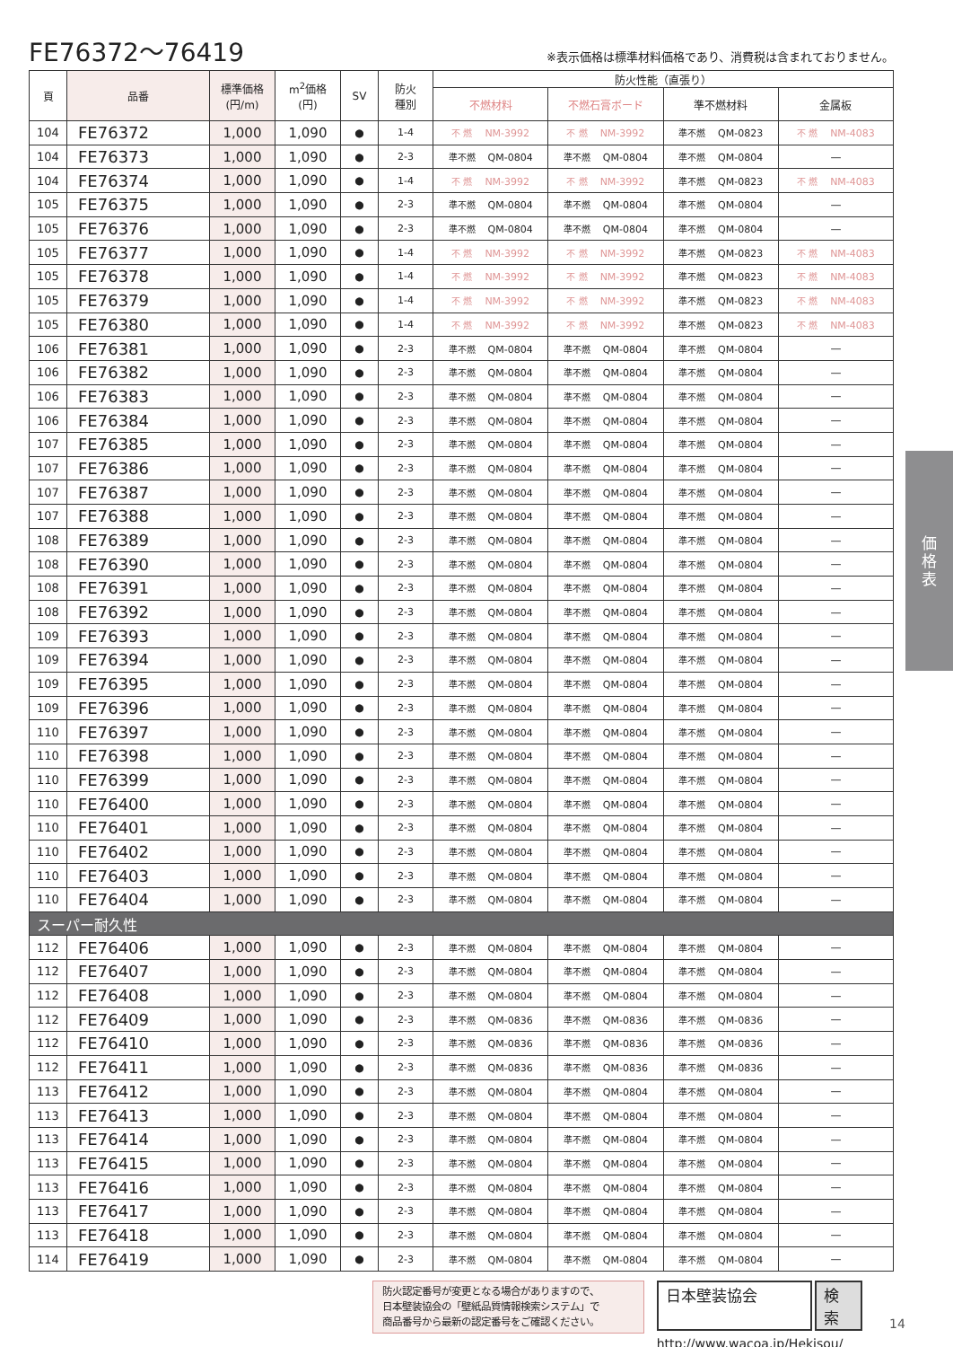FE76372～76419
※表示価格は標準材料価格であり、消費税は含まれておりません。
| 頁 | 品番 | 標準価格 (円/m) | m<sup>2</sup>価格 (円) | SV | 防火 種別 | 防火性能（直張り） | | | |
| --- | --- | --- | --- | --- | --- | --- | --- | --- | --- |
| | | | | | | 不燃材料 | 不燃石膏ボード | 準不燃材料 | 金属板 |
| 104 | FE76372 | 1,000 | 1,090 | ● | 1-4 | 不 燃 NM-3992 | 不 燃 NM-3992 | 準不燃 QM-0823 | 不 燃 NM-4083 |
| 104 | FE76373 | 1,000 | 1,090 | ● | 2-3 | 準不燃 QM-0804 | 準不燃 QM-0804 | 準不燃 QM-0804 | — |
| 104 | FE76374 | 1,000 | 1,090 | ● | 1-4 | 不 燃 NM-3992 | 不 燃 NM-3992 | 準不燃 QM-0823 | 不 燃 NM-4083 |
| 105 | FE76375 | 1,000 | 1,090 | ● | 2-3 | 準不燃 QM-0804 | 準不燃 QM-0804 | 準不燃 QM-0804 | — |
| 105 | FE76376 | 1,000 | 1,090 | ● | 2-3 | 準不燃 QM-0804 | 準不燃 QM-0804 | 準不燃 QM-0804 | — |
| 105 | FE76377 | 1,000 | 1,090 | ● | 1-4 | 不 燃 NM-3992 | 不 燃 NM-3992 | 準不燃 QM-0823 | 不 燃 NM-4083 |
| 105 | FE76378 | 1,000 | 1,090 | ● | 1-4 | 不 燃 NM-3992 | 不 燃 NM-3992 | 準不燃 QM-0823 | 不 燃 NM-4083 |
| 105 | FE76379 | 1,000 | 1,090 | ● | 1-4 | 不 燃 NM-3992 | 不 燃 NM-3992 | 準不燃 QM-0823 | 不 燃 NM-4083 |
| 105 | FE76380 | 1,000 | 1,090 | ● | 1-4 | 不 燃 NM-3992 | 不 燃 NM-3992 | 準不燃 QM-0823 | 不 燃 NM-4083 |
| 106 | FE76381 | 1,000 | 1,090 | ● | 2-3 | 準不燃 QM-0804 | 準不燃 QM-0804 | 準不燃 QM-0804 | — |
| 106 | FE76382 | 1,000 | 1,090 | ● | 2-3 | 準不燃 QM-0804 | 準不燃 QM-0804 | 準不燃 QM-0804 | — |
| 106 | FE76383 | 1,000 | 1,090 | ● | 2-3 | 準不燃 QM-0804 | 準不燃 QM-0804 | 準不燃 QM-0804 | — |
| 106 | FE76384 | 1,000 | 1,090 | ● | 2-3 | 準不燃 QM-0804 | 準不燃 QM-0804 | 準不燃 QM-0804 | — |
| 107 | FE76385 | 1,000 | 1,090 | ● | 2-3 | 準不燃 QM-0804 | 準不燃 QM-0804 | 準不燃 QM-0804 | — |
| 107 | FE76386 | 1,000 | 1,090 | ● | 2-3 | 準不燃 QM-0804 | 準不燃 QM-0804 | 準不燃 QM-0804 | — |
| 107 | FE76387 | 1,000 | 1,090 | ● | 2-3 | 準不燃 QM-0804 | 準不燃 QM-0804 | 準不燃 QM-0804 | — |
| 107 | FE76388 | 1,000 | 1,090 | ● | 2-3 | 準不燃 QM-0804 | 準不燃 QM-0804 | 準不燃 QM-0804 | — |
| 108 | FE76389 | 1,000 | 1,090 | ● | 2-3 | 準不燃 QM-0804 | 準不燃 QM-0804 | 準不燃 QM-0804 | — |
| 108 | FE76390 | 1,000 | 1,090 | ● | 2-3 | 準不燃 QM-0804 | 準不燃 QM-0804 | 準不燃 QM-0804 | — |
| 108 | FE76391 | 1,000 | 1,090 | ● | 2-3 | 準不燃 QM-0804 | 準不燃 QM-0804 | 準不燃 QM-0804 | — |
| 108 | FE76392 | 1,000 | 1,090 | ● | 2-3 | 準不燃 QM-0804 | 準不燃 QM-0804 | 準不燃 QM-0804 | — |
| 109 | FE76393 | 1,000 | 1,090 | ● | 2-3 | 準不燃 QM-0804 | 準不燃 QM-0804 | 準不燃 QM-0804 | — |
| 109 | FE76394 | 1,000 | 1,090 | ● | 2-3 | 準不燃 QM-0804 | 準不燃 QM-0804 | 準不燃 QM-0804 | — |
| 109 | FE76395 | 1,000 | 1,090 | ● | 2-3 | 準不燃 QM-0804 | 準不燃 QM-0804 | 準不燃 QM-0804 | — |
| 109 | FE76396 | 1,000 | 1,090 | ● | 2-3 | 準不燃 QM-0804 | 準不燃 QM-0804 | 準不燃 QM-0804 | — |
| 110 | FE76397 | 1,000 | 1,090 | ● | 2-3 | 準不燃 QM-0804 | 準不燃 QM-0804 | 準不燃 QM-0804 | — |
| 110 | FE76398 | 1,000 | 1,090 | ● | 2-3 | 準不燃 QM-0804 | 準不燃 QM-0804 | 準不燃 QM-0804 | — |
| 110 | FE76399 | 1,000 | 1,090 | ● | 2-3 | 準不燃 QM-0804 | 準不燃 QM-0804 | 準不燃 QM-0804 | — |
| 110 | FE76400 | 1,000 | 1,090 | ● | 2-3 | 準不燃 QM-0804 | 準不燃 QM-0804 | 準不燃 QM-0804 | — |
| 110 | FE76401 | 1,000 | 1,090 | ● | 2-3 | 準不燃 QM-0804 | 準不燃 QM-0804 | 準不燃 QM-0804 | — |
| 110 | FE76402 | 1,000 | 1,090 | ● | 2-3 | 準不燃 QM-0804 | 準不燃 QM-0804 | 準不燃 QM-0804 | — |
| 110 | FE76403 | 1,000 | 1,090 | ● | 2-3 | 準不燃 QM-0804 | 準不燃 QM-0804 | 準不燃 QM-0804 | — |
| 110 | FE76404 | 1,000 | 1,090 | ● | 2-3 | 準不燃 QM-0804 | 準不燃 QM-0804 | 準不燃 QM-0804 | — |
| スーパー耐久性 | | | | | | | | | |
| 112 | FE76406 | 1,000 | 1,090 | ● | 2-3 | 準不燃 QM-0804 | 準不燃 QM-0804 | 準不燃 QM-0804 | — |
| 112 | FE76407 | 1,000 | 1,090 | ● | 2-3 | 準不燃 QM-0804 | 準不燃 QM-0804 | 準不燃 QM-0804 | — |
| 112 | FE76408 | 1,000 | 1,090 | ● | 2-3 | 準不燃 QM-0804 | 準不燃 QM-0804 | 準不燃 QM-0804 | — |
| 112 | FE76409 | 1,000 | 1,090 | ● | 2-3 | 準不燃 QM-0836 | 準不燃 QM-0836 | 準不燃 QM-0836 | — |
| 112 | FE76410 | 1,000 | 1,090 | ● | 2-3 | 準不燃 QM-0836 | 準不燃 QM-0836 | 準不燃 QM-0836 | — |
| 112 | FE76411 | 1,000 | 1,090 | ● | 2-3 | 準不燃 QM-0836 | 準不燃 QM-0836 | 準不燃 QM-0836 | — |
| 113 | FE76412 | 1,000 | 1,090 | ● | 2-3 | 準不燃 QM-0804 | 準不燃 QM-0804 | 準不燃 QM-0804 | — |
| 113 | FE76413 | 1,000 | 1,090 | ● | 2-3 | 準不燃 QM-0804 | 準不燃 QM-0804 | 準不燃 QM-0804 | — |
| 113 | FE76414 | 1,000 | 1,090 | ● | 2-3 | 準不燃 QM-0804 | 準不燃 QM-0804 | 準不燃 QM-0804 | — |
| 113 | FE76415 | 1,000 | 1,090 | ● | 2-3 | 準不燃 QM-0804 | 準不燃 QM-0804 | 準不燃 QM-0804 | — |
| 113 | FE76416 | 1,000 | 1,090 | ● | 2-3 | 準不燃 QM-0804 | 準不燃 QM-0804 | 準不燃 QM-0804 | — |
| 113 | FE76417 | 1,000 | 1,090 | ● | 2-3 | 準不燃 QM-0804 | 準不燃 QM-0804 | 準不燃 QM-0804 | — |
| 113 | FE76418 | 1,000 | 1,090 | ● | 2-3 | 準不燃 QM-0804 | 準不燃 QM-0804 | 準不燃 QM-0804 | — |
| 114 | FE76419 | 1,000 | 1,090 | ● | 2-3 | 準不燃 QM-0804 | 準不燃 QM-0804 | 準不燃 QM-0804 | — |
防火認定番号が変更となる場合がありますので、
日本壁装協会の「壁紙品質情報検索システム」で
商品番号から最新の認定番号をご確認ください。
日本壁装協会 検索
http://www.wacoa.jp/Hekisou/
14
価
格
表